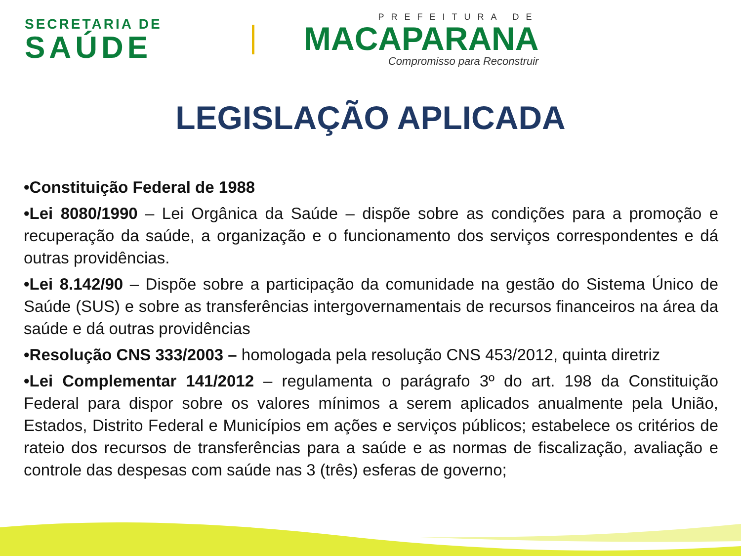SECRETARIA DE
SAÚDE
PREFEITURA DE
MACAPARANA
Compromisso para Reconstruir
LEGISLAÇÃO APLICADA
•Constituição Federal de 1988
•Lei 8080/1990 – Lei Orgânica da Saúde – dispõe sobre as condições para a promoção e recuperação da saúde, a organização e o funcionamento dos serviços correspondentes e dá outras providências.
•Lei 8.142/90 – Dispõe sobre a participação da comunidade na gestão do Sistema Único de Saúde (SUS) e sobre as transferências intergovernamentais de recursos financeiros na área da saúde e dá outras providências
•Resolução CNS 333/2003 – homologada pela resolução CNS 453/2012, quinta diretriz
•Lei Complementar 141/2012 – regulamenta o parágrafo 3º do art. 198 da Constituição Federal para dispor sobre os valores mínimos a serem aplicados anualmente pela União, Estados, Distrito Federal e Municípios em ações e serviços públicos; estabelece os critérios de rateio dos recursos de transferências para a saúde e as normas de fiscalização, avaliação e controle das despesas com saúde nas 3 (três) esferas de governo;